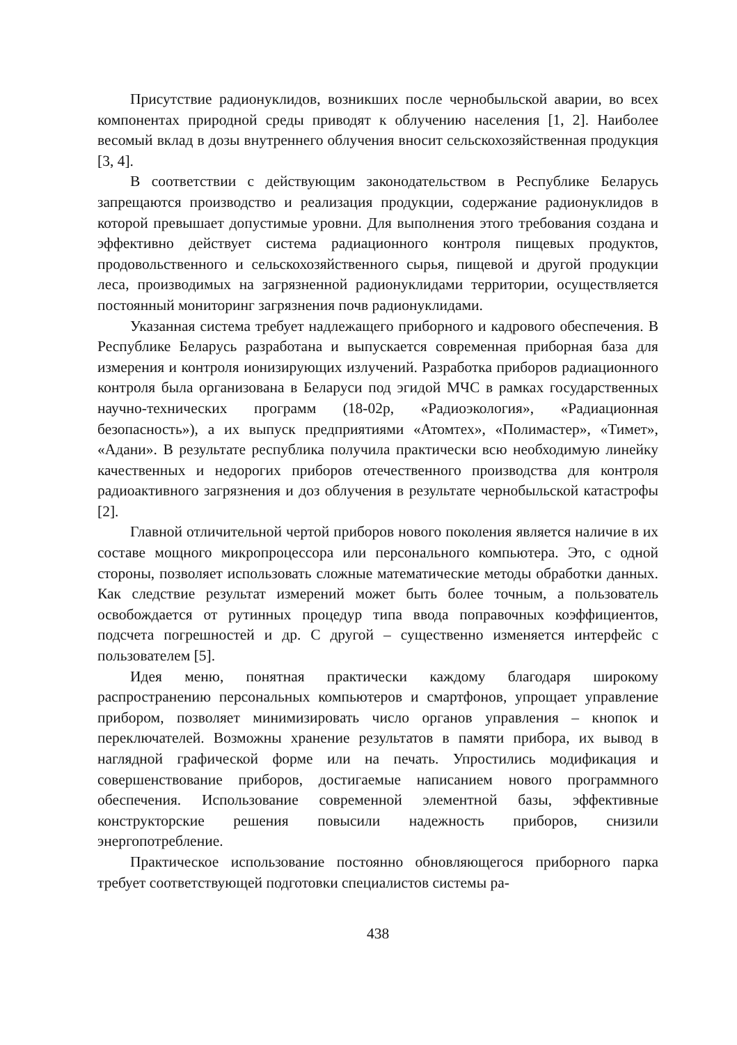Присутствие радионуклидов, возникших после чернобыльской аварии, во всех компонентах природной среды приводят к облучению населения [1, 2]. Наиболее весомый вклад в дозы внутреннего облучения вносит сельскохозяйственная продукция [3, 4].
В соответствии с действующим законодательством в Республике Беларусь запрещаются производство и реализация продукции, содержание радионуклидов в которой превышает допустимые уровни. Для выполнения этого требования создана и эффективно действует система радиационного контроля пищевых продуктов, продовольственного и сельскохозяйственного сырья, пищевой и другой продукции леса, производимых на загрязненной радионуклидами территории, осуществляется постоянный мониторинг загрязнения почв радионуклидами.
Указанная система требует надлежащего приборного и кадрового обеспечения. В Республике Беларусь разработана и выпускается современная приборная база для измерения и контроля ионизирующих излучений. Разработка приборов радиационного контроля была организована в Беларуси под эгидой МЧС в рамках государственных научно-технических программ (18-02р, «Радиоэкология», «Радиационная безопасность»), а их выпуск предприятиями «Атомтех», «Полимастер», «Тимет», «Адани». В результате республика получила практически всю необходимую линейку качественных и недорогих приборов отечественного производства для контроля радиоактивного загрязнения и доз облучения в результате чернобыльской катастрофы [2].
Главной отличительной чертой приборов нового поколения является наличие в их составе мощного микропроцессора или персонального компьютера. Это, с одной стороны, позволяет использовать сложные математические методы обработки данных. Как следствие результат измерений может быть более точным, а пользователь освобождается от рутинных процедур типа ввода поправочных коэффициентов, подсчета погрешностей и др. С другой – существенно изменяется интерфейс с пользователем [5].
Идея меню, понятная практически каждому благодаря широкому распространению персональных компьютеров и смартфонов, упрощает управление прибором, позволяет минимизировать число органов управления – кнопок и переключателей. Возможны хранение результатов в памяти прибора, их вывод в наглядной графической форме или на печать. Упростились модификация и совершенствование приборов, достигаемые написанием нового программного обеспечения. Использование современной элементной базы, эффективные конструкторские решения повысили надежность приборов, снизили энергопотребление.
Практическое использование постоянно обновляющегося приборного парка требует соответствующей подготовки специалистов системы ра-
438